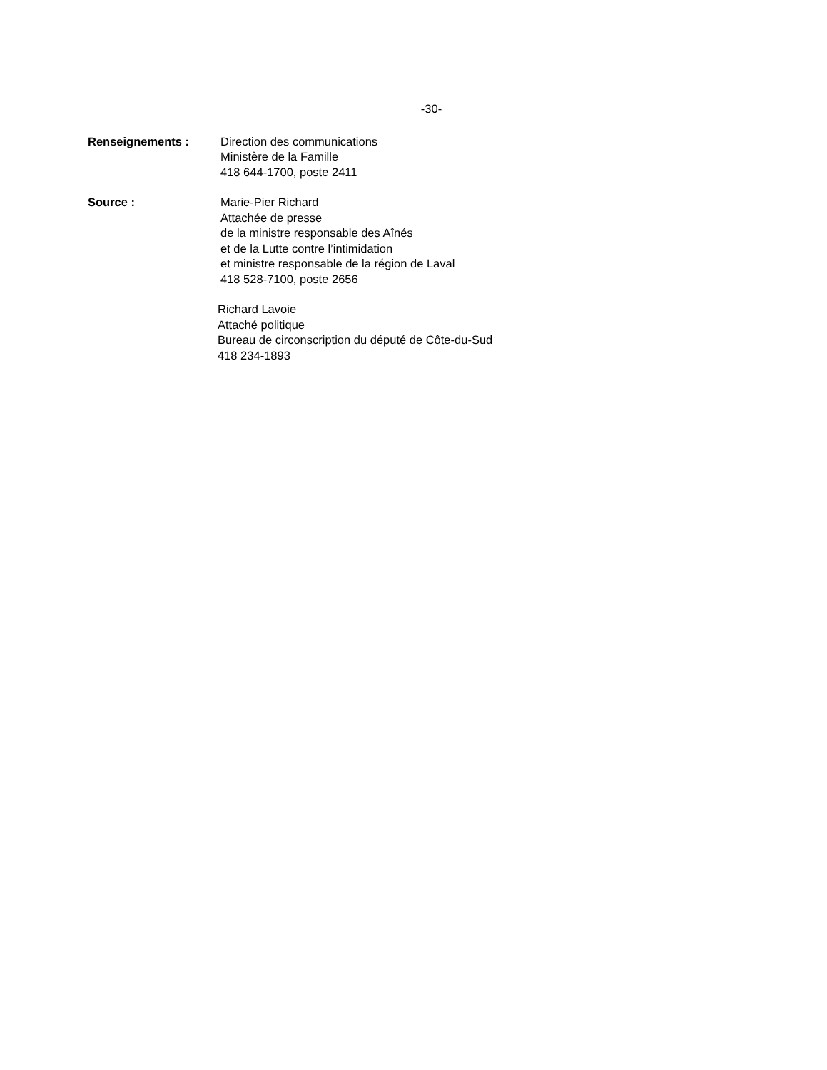-30-
Renseignements : Direction des communications
Ministère de la Famille
418 644-1700, poste 2411
Source : Marie-Pier Richard
Attachée de presse
de la ministre responsable des Aînés
et de la Lutte contre l’intimidation
et ministre responsable de la région de Laval
418 528-7100, poste 2656
Richard Lavoie
Attaché politique
Bureau de circonscription du député de Côte-du-Sud
418 234-1893